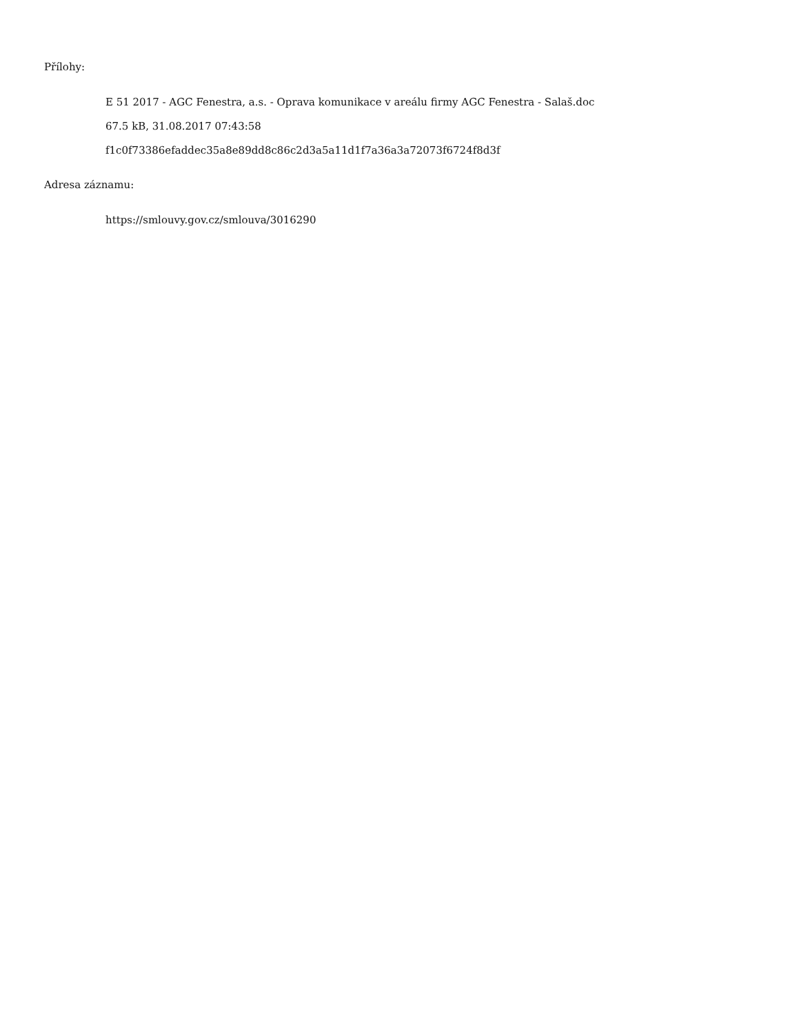Přílohy:
E 51 2017 - AGC Fenestra, a.s. - Oprava komunikace v areálu firmy AGC Fenestra - Salaš.doc
67.5 kB, 31.08.2017 07:43:58
f1c0f73386efaddec35a8e89dd8c86c2d3a5a11d1f7a36a3a72073f6724f8d3f
Adresa záznamu:
https://smlouvy.gov.cz/smlouva/3016290